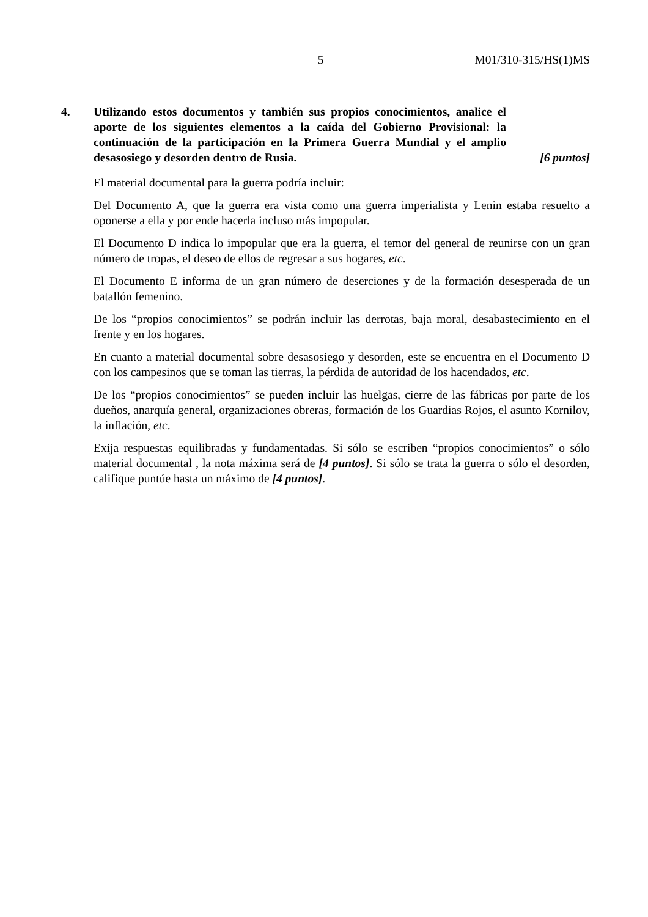– 5 – M01/310-315/HS(1)MS
4. Utilizando estos documentos y también sus propios conocimientos, analice el aporte de los siguientes elementos a la caída del Gobierno Provisional: la continuación de la participación en la Primera Guerra Mundial y el amplio desasosiego y desorden dentro de Rusia. [6 puntos]
El material documental para la guerra podría incluir:
Del Documento A, que la guerra era vista como una guerra imperialista y Lenin estaba resuelto a oponerse a ella y por ende hacerla incluso más impopular.
El Documento D indica lo impopular que era la guerra, el temor del general de reunirse con un gran número de tropas, el deseo de ellos de regresar a sus hogares, etc.
El Documento E informa de un gran número de deserciones y de la formación desesperada de un batallón femenino.
De los “propios conocimientos” se podrán incluir las derrotas, baja moral, desabastecimiento en el frente y en los hogares.
En cuanto a material documental sobre desasosiego y desorden, este se encuentra en el Documento D con los campesinos que se toman las tierras, la pérdida de autoridad de los hacendados, etc.
De los “propios conocimientos” se pueden incluir las huelgas, cierre de las fábricas por parte de los dueños, anarquía general, organizaciones obreras, formación de los Guardias Rojos, el asunto Kornilov, la inflación, etc.
Exija respuestas equilibradas y fundamentadas. Si sólo se escriben “propios conocimientos” o sólo material documental , la nota máxima será de [4 puntos]. Si sólo se trata la guerra o sólo el desorden, califique puntúe hasta un máximo de [4 puntos].